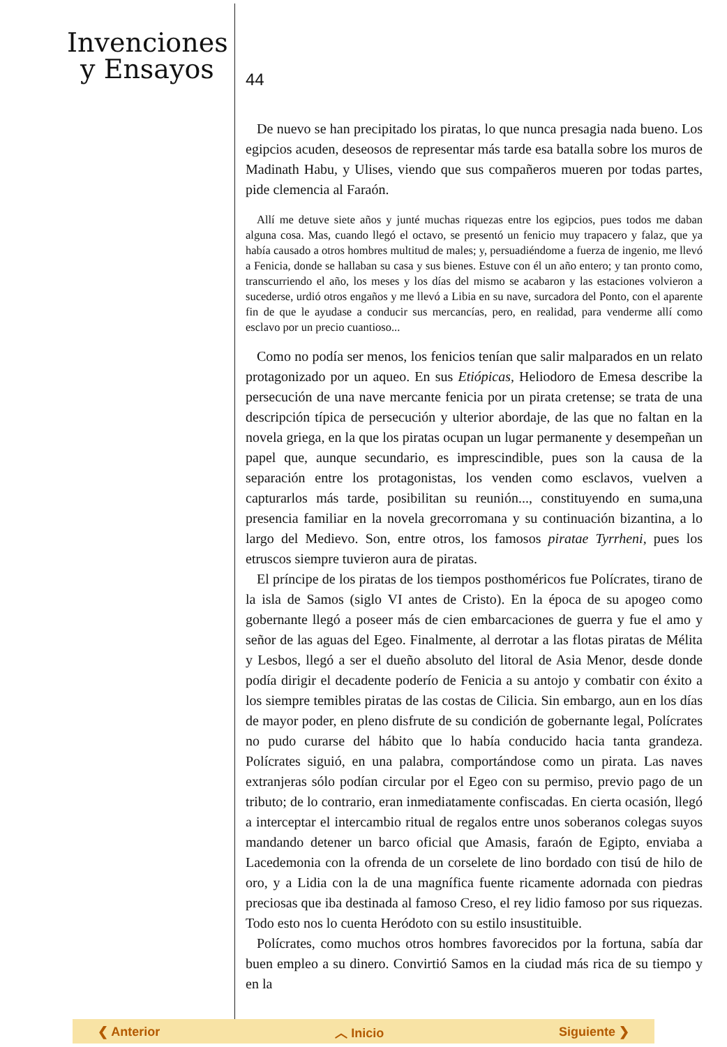Invenciones
y Ensayos
44
De nuevo se han precipitado los piratas, lo que nunca presagia nada bueno. Los egipcios acuden, deseosos de representar más tarde esa batalla sobre los muros de Madinath Habu, y Ulises, viendo que sus compañeros mueren por todas partes, pide clemencia al Faraón.
Allí me detuve siete años y junté muchas riquezas entre los egipcios, pues todos me daban alguna cosa. Mas, cuando llegó el octavo, se presentó un fenicio muy trapacero y falaz, que ya había causado a otros hombres multitud de males; y, persuadiéndome a fuerza de ingenio, me llevó a Fenicia, donde se hallaban su casa y sus bienes. Estuve con él un año entero; y tan pronto como, transcurriendo el año, los meses y los días del mismo se acabaron y las estaciones volvieron a sucederse, urdió otros engaños y me llevó a Libia en su nave, surcadora del Ponto, con el aparente fin de que le ayudase a conducir sus mercancías, pero, en realidad, para venderme allí como esclavo por un precio cuantioso...
Como no podía ser menos, los fenicios tenían que salir malparados en un relato protagonizado por un aqueo. En sus Etiópicas, Heliodoro de Emesa describe la persecución de una nave mercante fenicia por un pirata cretense; se trata de una descripción típica de persecución y ulterior abordaje, de las que no faltan en la novela griega, en la que los piratas ocupan un lugar permanente y desempeñan un papel que, aunque secundario, es imprescindible, pues son la causa de la separación entre los protagonistas, los venden como esclavos, vuelven a capturarlos más tarde, posibilitan su reunión..., constituyendo en suma,una presencia familiar en la novela grecorromana y su continuación bizantina, a lo largo del Medievo. Son, entre otros, los famosos piratae Tyrrheni, pues los etruscos siempre tuvieron aura de piratas.
El príncipe de los piratas de los tiempos posthoméricos fue Polícrates, tirano de la isla de Samos (siglo VI antes de Cristo). En la época de su apogeo como gobernante llegó a poseer más de cien embarcaciones de guerra y fue el amo y señor de las aguas del Egeo. Finalmente, al derrotar a las flotas piratas de Mélita y Lesbos, llegó a ser el dueño absoluto del litoral de Asia Menor, desde donde podía dirigir el decadente poderío de Fenicia a su antojo y combatir con éxito a los siempre temibles piratas de las costas de Cilicia. Sin embargo, aun en los días de mayor poder, en pleno disfrute de su condición de gobernante legal, Polícrates no pudo curarse del hábito que lo había conducido hacia tanta grandeza. Polícrates siguió, en una palabra, comportándose como un pirata. Las naves extranjeras sólo podían circular por el Egeo con su permiso, previo pago de un tributo; de lo contrario, eran inmediatamente confiscadas. En cierta ocasión, llegó a interceptar el intercambio ritual de regalos entre unos soberanos colegas suyos mandando detener un barco oficial que Amasis, faraón de Egipto, enviaba a Lacedemonia con la ofrenda de un corselete de lino bordado con tisú de hilo de oro, y a Lidia con la de una magnífica fuente ricamente adornada con piedras preciosas que iba destinada al famoso Creso, el rey lidio famoso por sus riquezas. Todo esto nos lo cuenta Heródoto con su estilo insustituible.
Polícrates, como muchos otros hombres favorecidos por la fortuna, sabía dar buen empleo a su dinero. Convirtió Samos en la ciudad más rica de su tiempo y en la
❮ Anterior ︿ Inicio Siguiente ❯